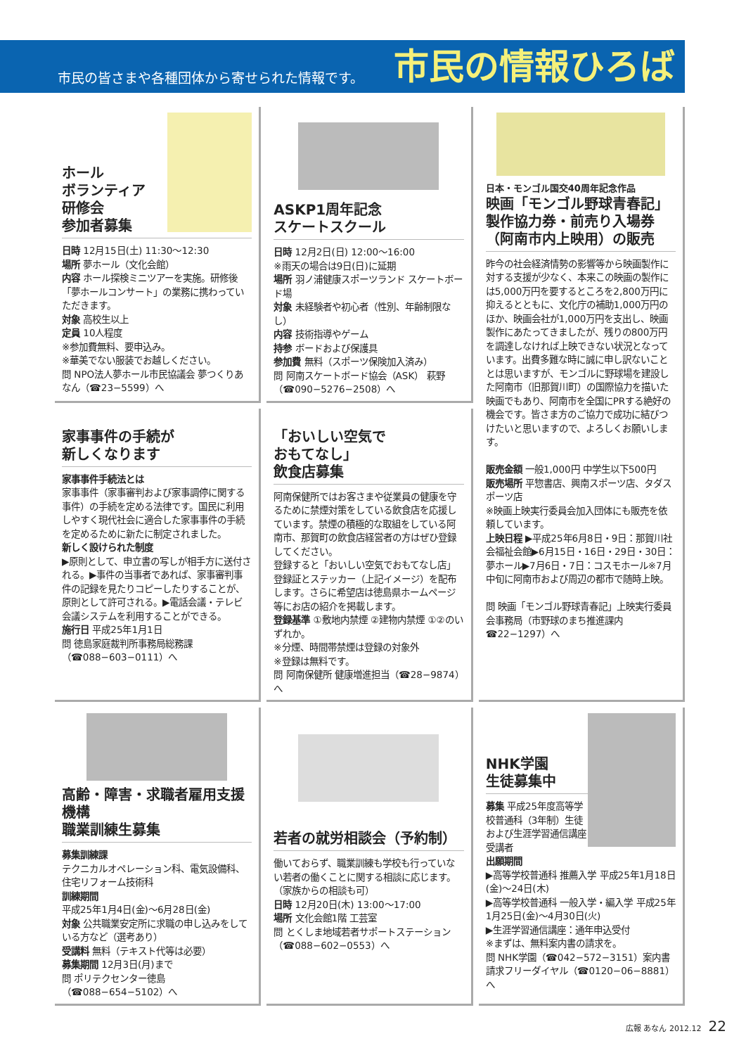市民の皆さまや各種団体から寄せられた情報です。
市民の情報ひろば
ホール
ボランティア
研修会
参加者募集
日時 12月15日(土) 11:30～12:30
場所 夢ホール（文化会館）
内容 ホール探検ミニツアーを実施。研修後「夢ホールコンサート」の業務に携わっていただきます。
対象 高校生以上
定員 10人程度
※参加費無料、要申込み。
※華美でない服装でお越しください。
問 NPO法人夢ホール市民協議会 夢つくりあなん（☎23−5599）へ
ASKP1周年記念
スケートスクール
日時 12月2日(日) 12:00～16:00
※雨天の場合は9日(日)に延期
場所 羽ノ浦健康スポーツランド スケートボード場
対象 未経験者や初心者（性別、年齢制限なし）
内容 技術指導やゲーム
持参 ボードおよび保護具
参加費 無料（スポーツ保険加入済み）
問 阿南スケートボード協会（ASK） 萩野（☎090−5276−2508）へ
日本・モンゴル国交40周年記念作品
映画「モンゴル野球青春記」製作協力券・前売り入場券（阿南市内上映用）の販売
昨今の社会経済情勢の影響等から映画製作に対する支援が少なく、本来この映画の製作には5,000万円を要するところを2,800万円に抑えるとともに、文化庁の補助1,000万円のほか、映画会社が1,000万円を支出し、映画製作にあたってきましたが、残りの800万円を調達しなければ上映できない状況となっています。出費多難な時に誠に申し訳ないこととは思いますが、モンゴルに野球場を建設した阿南市（旧那賀川町）の国際協力を描いた映画でもあり、阿南市を全国にPRする絶好の機会です。皆さま方のご協力で成功に結びつけたいと思いますので、よろしくお願いします。
販売金額 一般1,000円 中学生以下500円
販売場所 平惣書店、興南スポーツ店、タダスポーツ店
※映画上映実行委員会加入団体にも販売を依頼しています。
上映日程 ▶平成25年6月8日・9日：那賀川社会福祉会館▶6月15日・16日・29日・30日：夢ホール▶7月6日・7日：コスモホール※7月中旬に阿南市および周辺の都市で随時上映。
問 映画「モンゴル野球青春記」上映実行委員会事務局（市野球のまち推進課内☎22−1297）へ
家事事件の手続が
新しくなります
家事事件手続法とは
家事事件（家事審判および家事調停に関する事件）の手続を定める法律です。国民に利用しやすく現代社会に適合した家事事件の手続を定めるために新たに制定されました。
新しく設けられた制度
▶原則として、申立書の写しが相手方に送付される。▶事件の当事者であれば、家事審判事件の記録を見たりコピーしたりすることが、原則として許可される。▶電話会議・テレビ会議システムを利用することができる。
施行日 平成25年1月1日
問 徳島家庭裁判所事務局総務課（☎088−603−0111）へ
「おいしい空気で
おもてなし」
飲食店募集
阿南保健所ではお客さまや従業員の健康を守るために禁煙対策をしている飲食店を応援しています。禁煙の積極的な取組をしている阿南市、那賀町の飲食店経営者の方はぜひ登録してください。
登録すると「おいしい空気でおもてなし店」登録証とステッカー（上記イメージ）を配布します。さらに希望店は徳島県ホームページ等にお店の紹介を掲載します。
登録基準 ①敷地内禁煙 ②建物内禁煙 ①②のいずれか。
※分煙、時間帯禁煙は登録の対象外
※登録は無料です。
問 阿南保健所 健康増進担当（☎28−9874）へ
高齢・障害・求職者雇用支援機構
職業訓練生募集
募集訓練課
テクニカルオペレーション科、電気設備科、住宅リフォーム技術科
訓練期間
平成25年1月4日(金)～6月28日(金)
対象 公共職業安定所に求職の申し込みをしている方など（選考あり）
受講料 無料（テキスト代等は必要）
募集期間 12月3日(月)まで
問 ポリテクセンター徳島（☎088−654−5102）へ
若者の就労相談会（予約制）
働いておらず、職業訓練も学校も行っていない若者の働くことに関する相談に応じます。（家族からの相談も可）
日時 12月20日(木) 13:00～17:00
場所 文化会館1階 工芸室
問 とくしま地域若者サポートステーション（☎088−602−0553）へ
NHK学園
生徒募集中
募集 平成25年度高等学校普通科（3年制）生徒および生涯学習通信講座受講者
出願期間
▶高等学校普通科 推薦入学 平成25年1月18日(金)～24日(木)
▶高等学校普通科 一般入学・編入学 平成25年1月25日(金)～4月30日(火)
▶生涯学習通信講座：通年申込受付
※まずは、無料案内書の請求を。
問 NHK学園（☎042−572−3151）案内書請求フリーダイヤル（☎0120−06−8881）へ
広報 あなん 2012.12 22